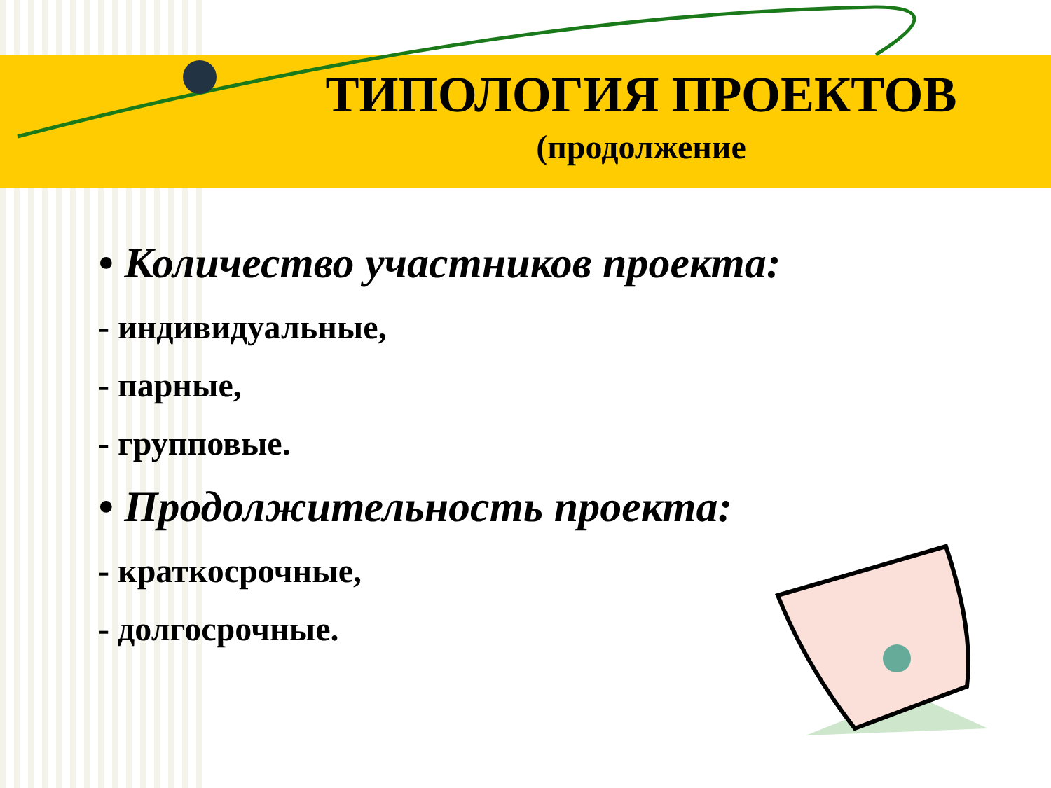ТИПОЛОГИЯ ПРОЕКТОВ
(продолжение
• Количество участников проекта:
- индивидуальные,
- парные,
- групповые.
• Продолжительность проекта:
- краткосрочные,
- долгосрочные.